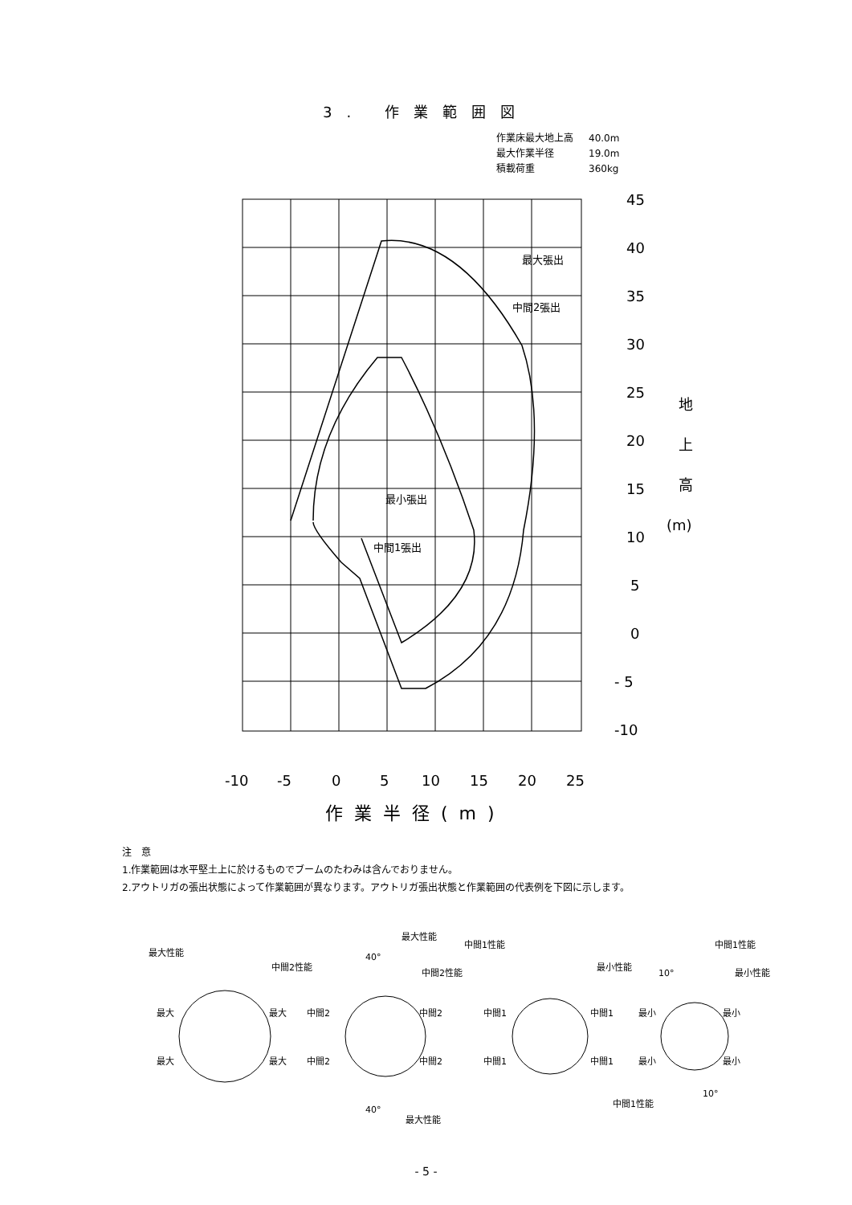3. 作業範囲図
作業床最大地上高 40.0m
最大作業半径 19.0m
積載荷重 360kg
45
40
35
30
25
20
15
10
5
0
- 5
-10
地
上
高
(m)
最大張出
中間2張出
最小張出
中間1張出
-10
-5
0
5
10
15
20
25
作業半径(m)
注　意
1.作業範囲は水平堅土上に於けるものでブームのたわみは含んでおりません。
2.アウトリガの張出状態によって作業範囲が異なります。アウトリガ張出状態と作業範囲の代表例を下図に示します。
最大性能
最大
最大
最大
最大
最大性能
中間2性能
中間2性能
中間2
中間2
中間2
中間2
40°
40°
最大性能
中間1性能
中間1
中間1
中間1
中間1
中間1性能
最小性能
最小性能
最小
最小
最小
最小
10°
10°
中間1性能
- 5 -